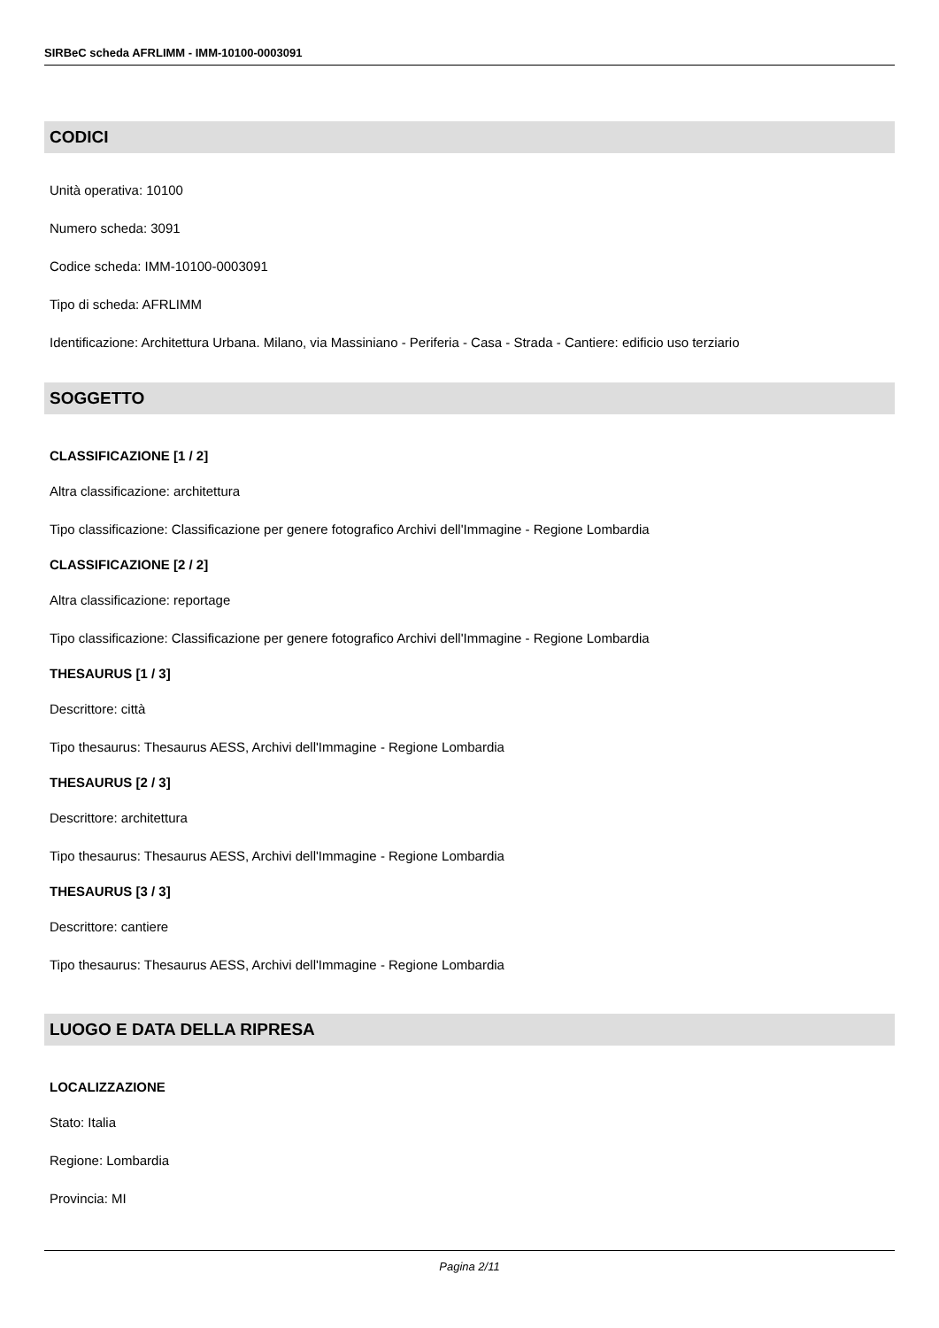SIRBeC scheda AFRLIMM - IMM-10100-0003091
CODICI
Unità operativa: 10100
Numero scheda: 3091
Codice scheda: IMM-10100-0003091
Tipo di scheda: AFRLIMM
Identificazione: Architettura Urbana. Milano, via Massiniano - Periferia - Casa - Strada - Cantiere: edificio uso terziario
SOGGETTO
CLASSIFICAZIONE [1 / 2]
Altra classificazione: architettura
Tipo classificazione: Classificazione per genere fotografico Archivi dell'Immagine - Regione Lombardia
CLASSIFICAZIONE [2 / 2]
Altra classificazione: reportage
Tipo classificazione: Classificazione per genere fotografico Archivi dell'Immagine - Regione Lombardia
THESAURUS [1 / 3]
Descrittore: città
Tipo thesaurus: Thesaurus AESS, Archivi dell'Immagine - Regione Lombardia
THESAURUS [2 / 3]
Descrittore: architettura
Tipo thesaurus: Thesaurus AESS, Archivi dell'Immagine - Regione Lombardia
THESAURUS [3 / 3]
Descrittore: cantiere
Tipo thesaurus: Thesaurus AESS, Archivi dell'Immagine - Regione Lombardia
LUOGO E DATA DELLA RIPRESA
LOCALIZZAZIONE
Stato: Italia
Regione: Lombardia
Provincia: MI
Pagina 2/11